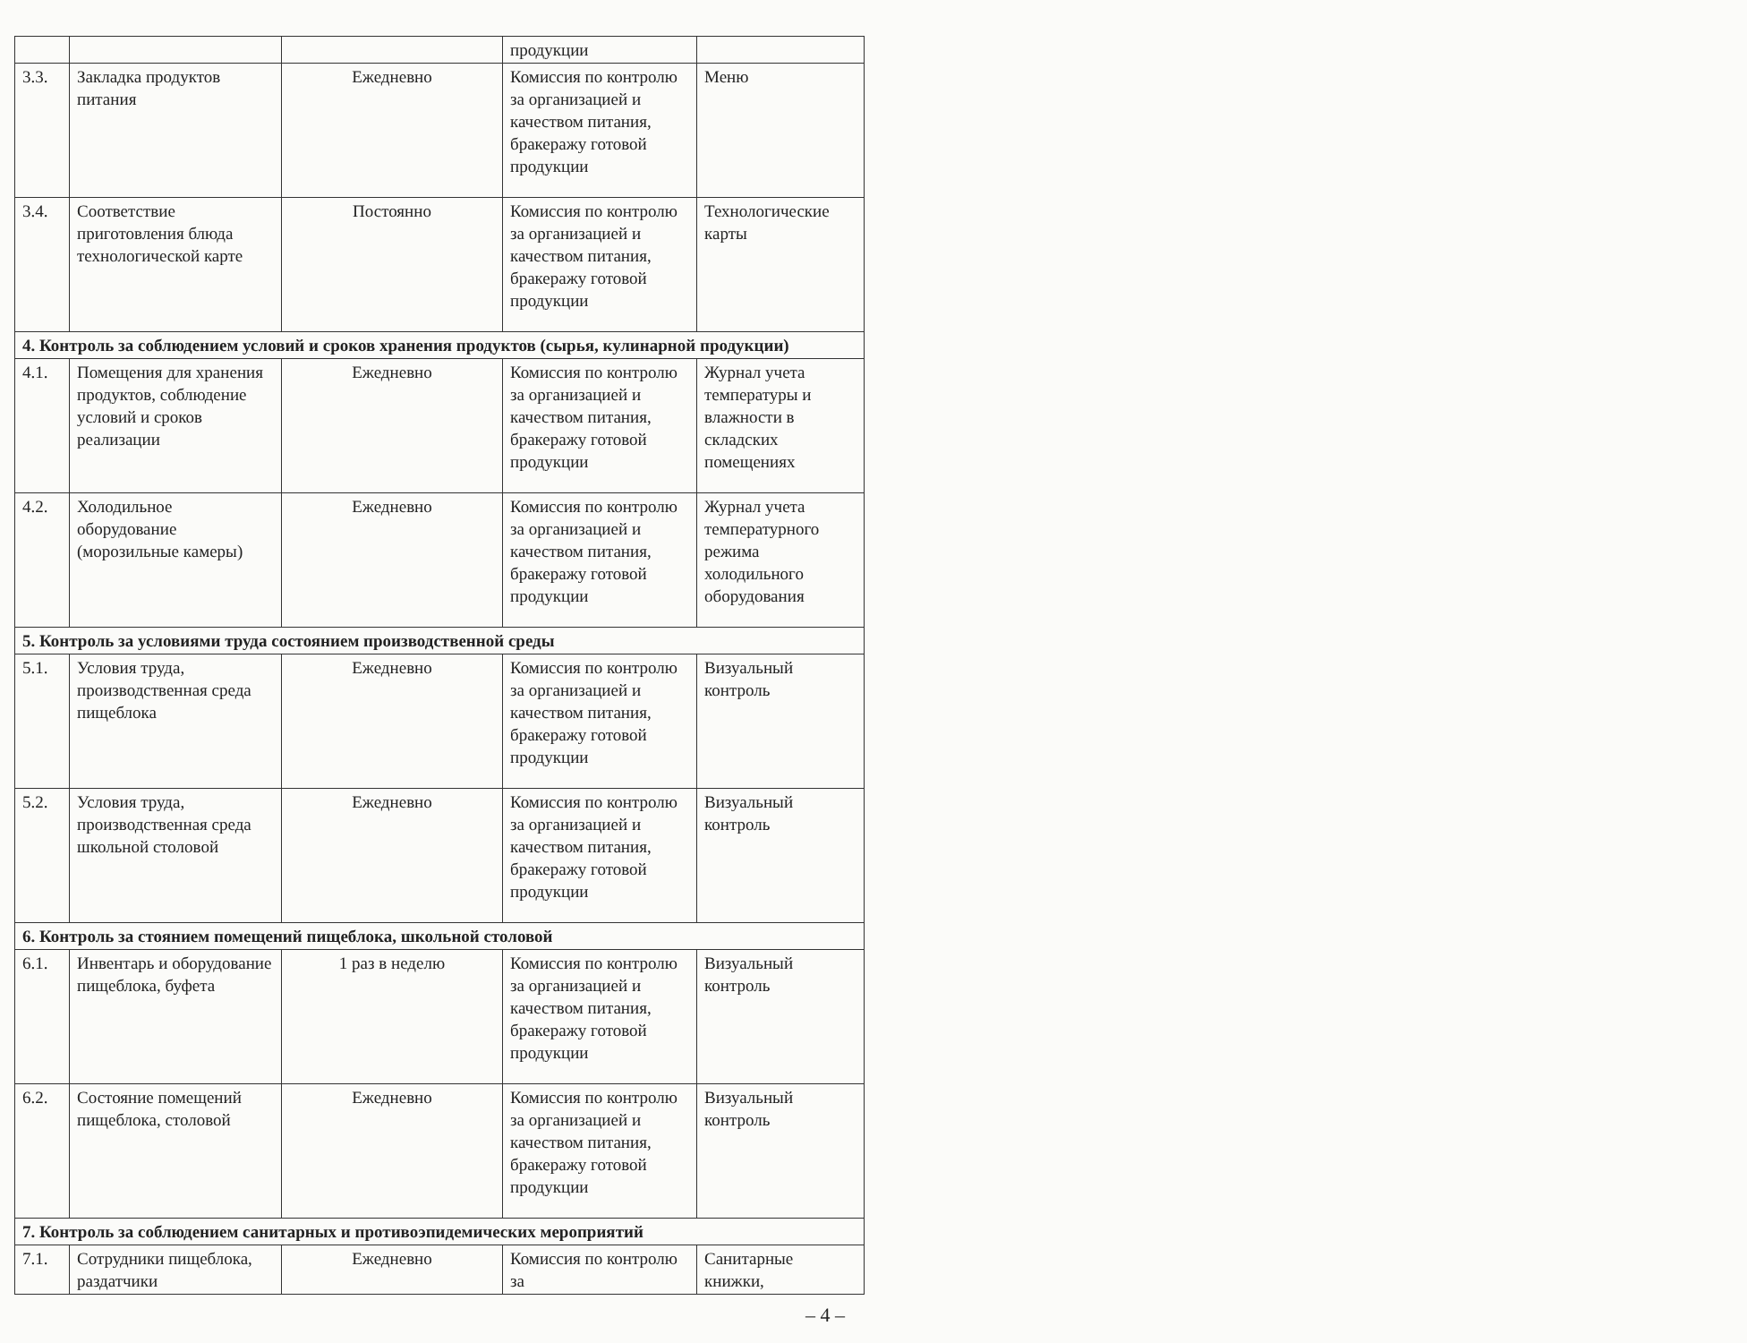| | | | продукции | |
| 3.3. | Закладка продуктов питания | Ежедневно | Комиссия по контролю за организацией и качеством питания, бракеражу готовой продукции | Меню |
| 3.4. | Соответствие приготовления блюда технологической карте | Постоянно | Комиссия по контролю за организацией и качеством питания, бракеражу готовой продукции | Технологические карты |
| 4. Контроль за соблюдением условий и сроков хранения продуктов (сырья, кулинарной продукции) | | | | |
| 4.1. | Помещения для хранения продуктов, соблюдение условий и сроков реализации | Ежедневно | Комиссия по контролю за организацией и качеством питания, бракеражу готовой продукции | Журнал учета температуры и влажности в складских помещениях |
| 4.2. | Холодильное оборудование (морозильные камеры) | Ежедневно | Комиссия по контролю за организацией и качеством питания, бракеражу готовой продукции | Журнал учета температурного режима холодильного оборудования |
| 5. Контроль за условиями труда состоянием производственной среды | | | | |
| 5.1. | Условия труда, производственная среда пищеблока | Ежедневно | Комиссия по контролю за организацией и качеством питания, бракеражу готовой продукции | Визуальный контроль |
| 5.2. | Условия труда, производственная среда школьной столовой | Ежедневно | Комиссия по контролю за организацией и качеством питания, бракеражу готовой продукции | Визуальный контроль |
| 6. Контроль за стоянием помещений пищеблока, школьной столовой | | | | |
| 6.1. | Инвентарь и оборудование пищеблока, буфета | 1 раз в неделю | Комиссия по контролю за организацией и качеством питания, бракеражу готовой продукции | Визуальный контроль |
| 6.2. | Состояние помещений пищеблока, столовой | Ежедневно | Комиссия по контролю за организацией и качеством питания, бракеражу готовой продукции | Визуальный контроль |
| 7. Контроль за соблюдением санитарных и противоэпидемических мероприятий | | | | |
| 7.1. | Сотрудники пищеблока, раздатчики | Ежедневно | Комиссия по контролю за | Санитарные книжки, |
– 4 –